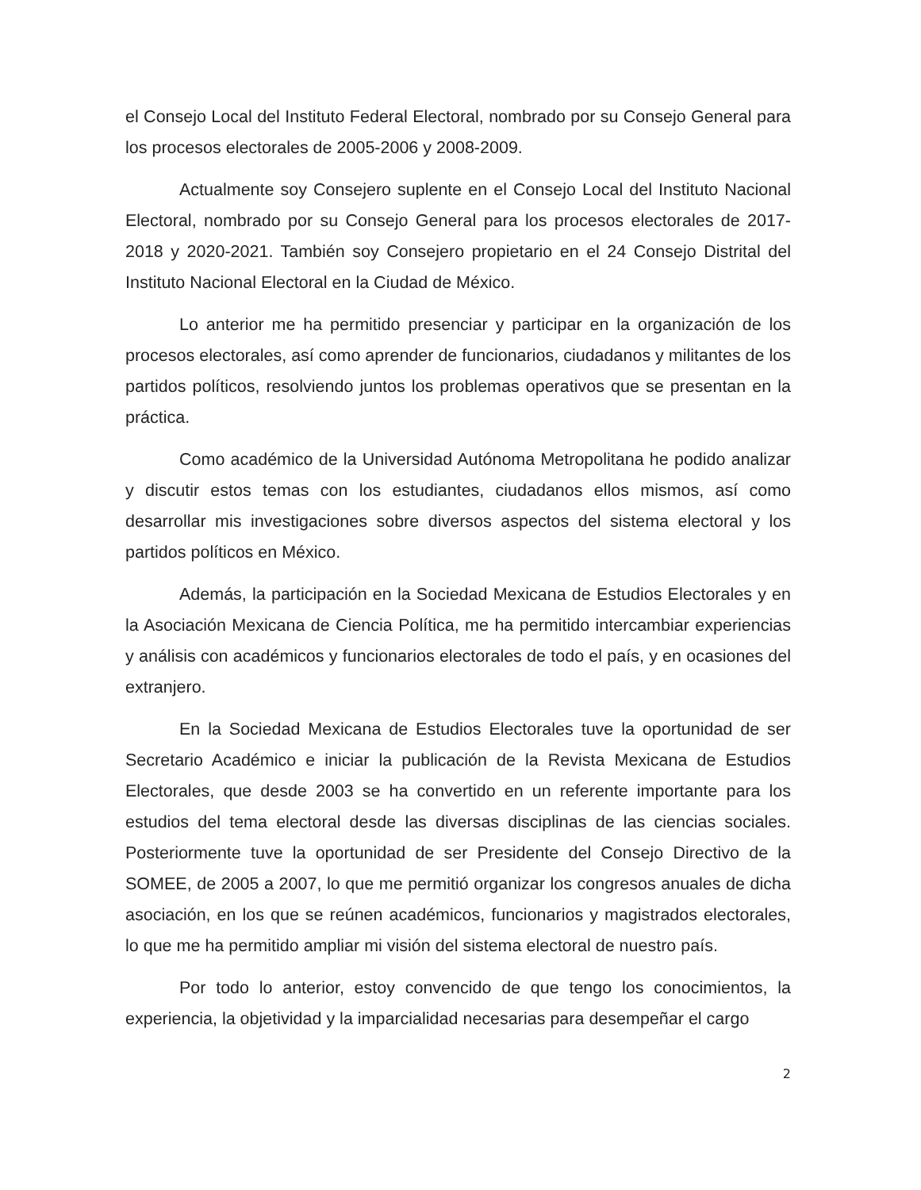el Consejo Local del Instituto Federal Electoral, nombrado por su Consejo General para los procesos electorales de 2005-2006 y 2008-2009.
Actualmente soy Consejero suplente en el Consejo Local del Instituto Nacional Electoral, nombrado por su Consejo General para los procesos electorales de 2017-2018 y 2020-2021. También soy Consejero propietario en el 24 Consejo Distrital del Instituto Nacional Electoral en la Ciudad de México.
Lo anterior me ha permitido presenciar y participar en la organización de los procesos electorales, así como aprender de funcionarios, ciudadanos y militantes de los partidos políticos, resolviendo juntos los problemas operativos que se presentan en la práctica.
Como académico de la Universidad Autónoma Metropolitana he podido analizar y discutir estos temas con los estudiantes, ciudadanos ellos mismos, así como desarrollar mis investigaciones sobre diversos aspectos del sistema electoral y los partidos políticos en México.
Además, la participación en la Sociedad Mexicana de Estudios Electorales y en la Asociación Mexicana de Ciencia Política, me ha permitido intercambiar experiencias y análisis con académicos y funcionarios electorales de todo el país, y en ocasiones del extranjero.
En la Sociedad Mexicana de Estudios Electorales tuve la oportunidad de ser Secretario Académico e iniciar la publicación de la Revista Mexicana de Estudios Electorales, que desde 2003 se ha convertido en un referente importante para los estudios del tema electoral desde las diversas disciplinas de las ciencias sociales. Posteriormente tuve la oportunidad de ser Presidente del Consejo Directivo de la SOMEE, de 2005 a 2007, lo que me permitió organizar los congresos anuales de dicha asociación, en los que se reúnen académicos, funcionarios y magistrados electorales, lo que me ha permitido ampliar mi visión del sistema electoral de nuestro país.
Por todo lo anterior, estoy convencido de que tengo los conocimientos, la experiencia, la objetividad y la imparcialidad necesarias para desempeñar el cargo
2